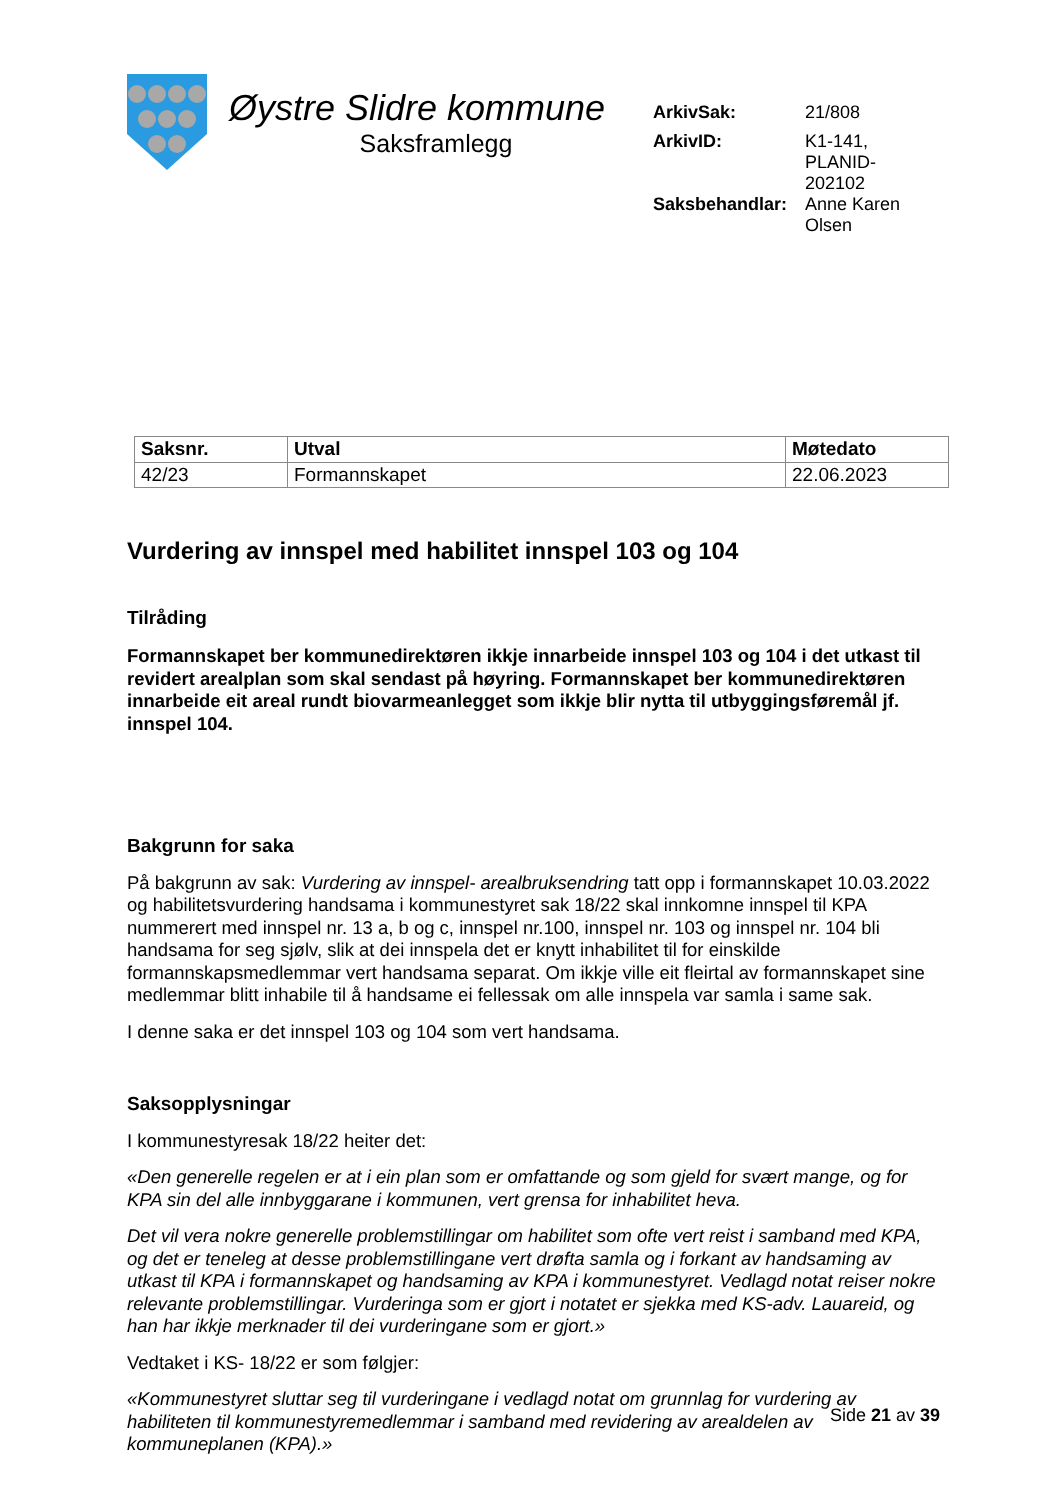Øystre Slidre kommune
Saksframlegg
| ArkivSak: | 21/808 |
| ArkivID: | K1-141, PLANID- 202102 |
| Saksbehandlar: | Anne Karen Olsen |
| Saksnr. | Utval | Møtedato |
| --- | --- | --- |
| 42/23 | Formannskapet | 22.06.2023 |
Vurdering av innspel med habilitet innspel 103 og 104
Tilråding
Formannskapet ber kommunedirektøren ikkje innarbeide innspel 103 og 104 i det utkast til revidert arealplan som skal sendast på høyring. Formannskapet ber kommunedirektøren innarbeide eit areal rundt biovarmeanlegget som ikkje blir nytta til utbyggingsføremål jf. innspel 104.
Bakgrunn for saka
På bakgrunn av sak: Vurdering av innspel- arealbruksendring tatt opp i formannskapet 10.03.2022 og habilitetsvurdering handsama i kommunestyret sak 18/22 skal innkomne innspel til KPA nummerert med innspel nr. 13 a, b og c, innspel nr.100, innspel nr. 103 og innspel nr. 104 bli handsama for seg sjølv, slik at dei innspela det er knytt inhabilitet til for einskilde formannskapsmedlemmar vert handsama separat. Om ikkje ville eit fleirtal av formannskapet sine medlemmar blitt inhabile til å handsame ei fellessak om alle innspela var samla i same sak.
I denne saka er det innspel 103 og 104 som vert handsama.
Saksopplysningar
I kommunestyresak 18/22 heiter det:
«Den generelle regelen er at i ein plan som er omfattande og som gjeld for svært mange, og for KPA sin del alle innbyggarane i kommunen, vert grensa for inhabilitet heva.
Det vil vera nokre generelle problemstillingar om habilitet som ofte vert reist i samband med KPA, og det er teneleg at desse problemstillingane vert drøfta samla og i forkant av handsaming av utkast til KPA i formannskapet og handsaming av KPA i kommunestyret. Vedlagd notat reiser nokre relevante problemstillingar. Vurderinga som er gjort i notatet er sjekka med KS-adv. Lauareid, og han har ikkje merknader til dei vurderingane som er gjort.»
Vedtaket i KS- 18/22 er som følgjer:
«Kommunestyret sluttar seg til vurderingane i vedlagd notat om grunnlag for vurdering av habiliteten til kommunestyremedlemmar i samband med revidering av arealdelen av kommuneplanen (KPA).»
Side 21 av 39